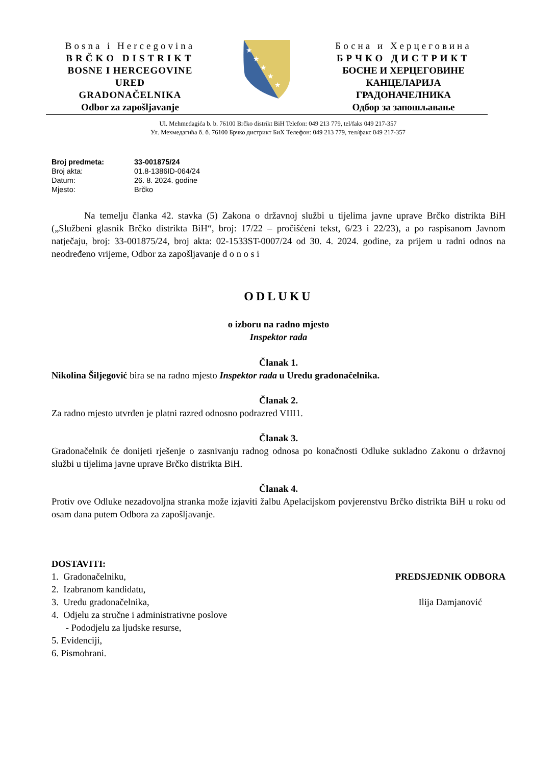Bosna i Hercegovina
BRČKO DISTRIKT
BOSNE I HERCEGOVINE
URED
GRADONAČELNIKA
Odbor za zapošljavanje
★
★
★
★
★
Босна и Херцеговина
БРЧКО ДИСТРИКТ
БОСНЕ И ХЕРЦЕГОВИНЕ
КАНЦЕЛАРИЈА
ГРАДОНАЧЕЛНИКА
Одбор за запошљавање
Ul. Mehmedagića b. b. 76100 Brčko distrikt BiH Telefon: 049 213 779, tel/faks 049 217-357
Ул. Мехмедагића б. б. 76100 Брчко дистрикт БиХ Телефон: 049 213 779, тел/факс 049 217-357
| Broj predmeta: | 33-001875/24 |
| Broj akta: | 01.8-1386ID-064/24 |
| Datum: | 26. 8. 2024. godine |
| Mjesto: | Brčko |
Na temelju članka 42. stavka (5) Zakona o državnoj službi u tijelima javne uprave Brčko distrikta BiH („Službeni glasnik Brčko distrikta BiH“, broj: 17/22 – pročišćeni tekst, 6/23 i 22/23), a po raspisanom Javnom natječaju, broj: 33-001875/24, broj akta: 02-1533ST-0007/24 od 30. 4. 2024. godine, za prijem u radni odnos na neodređeno vrijeme, Odbor za zapošljavanje d o n o s i
ODLUKU
o izboru na radno mjesto
Inspektor rada
Članak 1.
Nikolina Šiljegović bira se na radno mjesto Inspektor rada u Uredu gradonačelnika.
Članak 2.
Za radno mjesto utvrđen je platni razred odnosno podrazred VIII1.
Članak 3.
Gradonačelnik će donijeti rješenje o zasnivanju radnog odnosa po konačnosti Odluke sukladno Zakonu o državnoj službi u tijelima javne uprave Brčko distrikta BiH.
Članak 4.
Protiv ove Odluke nezadovoljna stranka može izjaviti žalbu Apelacijskom povjerenstvu Brčko distrikta BiH u roku od osam dana putem Odbora za zapošljavanje.
DOSTAVITI:
1. Gradonačelniku,
2. Izabranom kandidatu,
3. Uredu gradonačelnika,
4. Odjelu za stručne i administrativne poslove
- Pododjelu za ljudske resurse,
5. Evidenciji,
6. Pismohrani.
PREDSJEDNIK ODBORA
Ilija Damjanović